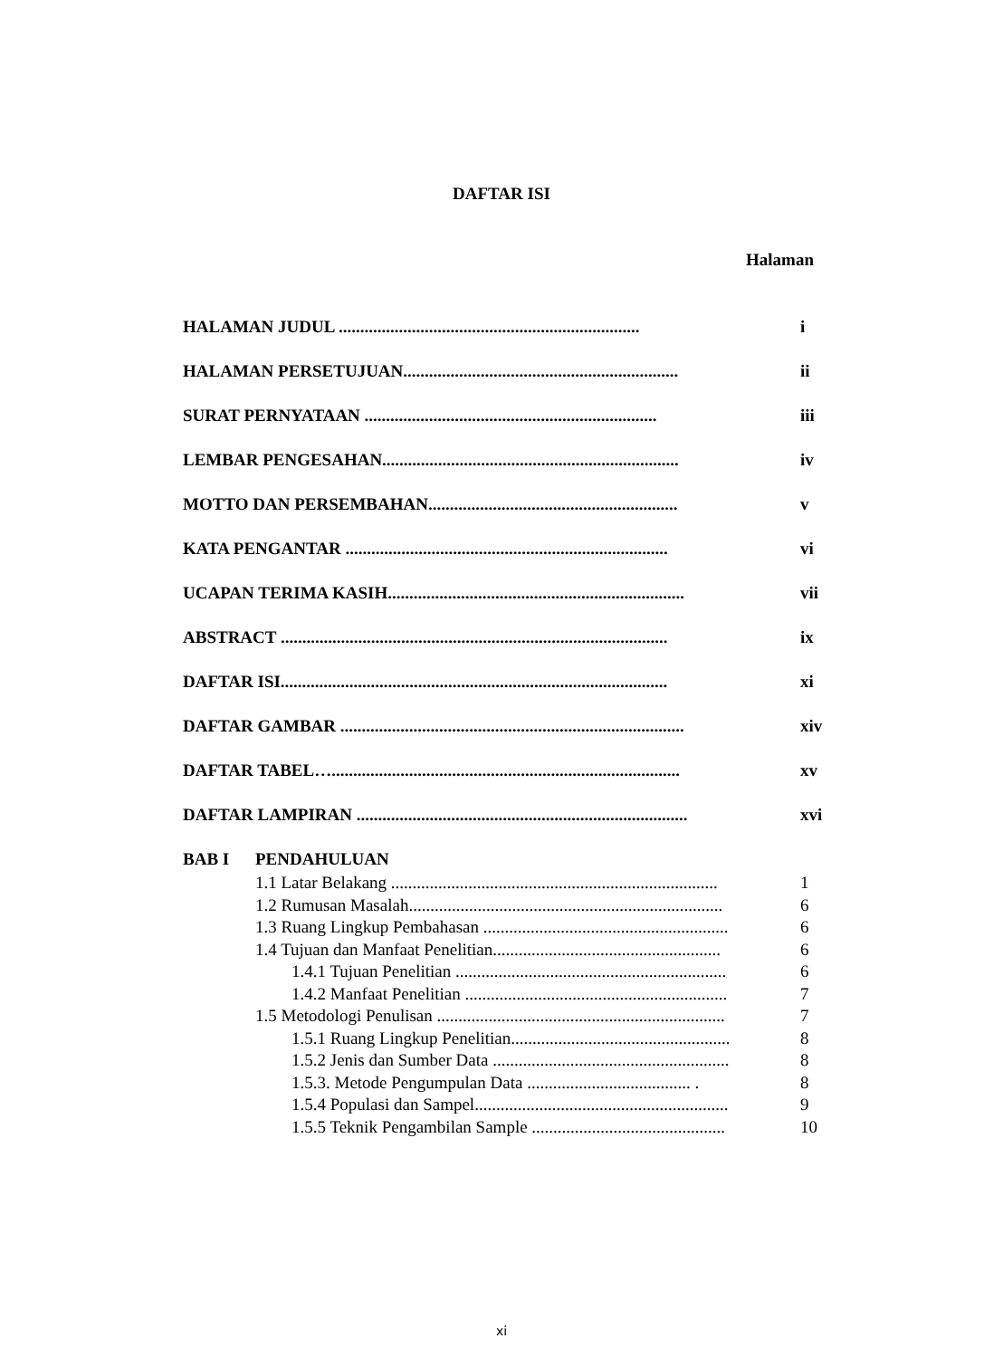DAFTAR ISI
Halaman
HALAMAN JUDUL ...................................................................... i
HALAMAN PERSETUJUAN................................................................ ii
SURAT PERNYATAAN .................................................................... iii
LEMBAR PENGESAHAN..................................................................... iv
MOTTO DAN PERSEMBAHAN.......................................................... v
KATA PENGANTAR ........................................................................... vi
UCAPAN TERIMA KASIH..................................................................... vii
ABSTRACT .......................................................................................... ix
DAFTAR ISI.......................................................................................... xi
DAFTAR GAMBAR ................................................................................ xiv
DAFTAR TABEL…................................................................................. xv
DAFTAR LAMPIRAN ............................................................................. xvi
BAB I PENDAHULUAN
1.1 Latar Belakang ............................................................................ 1
1.2 Rumusan Masalah......................................................................... 6
1.3 Ruang Lingkup Pembahasan ......................................................... 6
1.4 Tujuan dan Manfaat Penelitian..................................................... 6
1.4.1 Tujuan Penelitian ............................................................... 6
1.4.2 Manfaat Penelitian ............................................................. 7
1.5 Metodologi Penulisan ................................................................... 7
1.5.1 Ruang Lingkup Penelitian................................................... 8
1.5.2 Jenis dan Sumber Data ....................................................... 8
1.5.3. Metode Pengumpulan Data ...................................... . 8
1.5.4 Populasi dan Sampel........................................................... 9
1.5.5 Teknik Pengambilan Sample ............................................. 10
xi